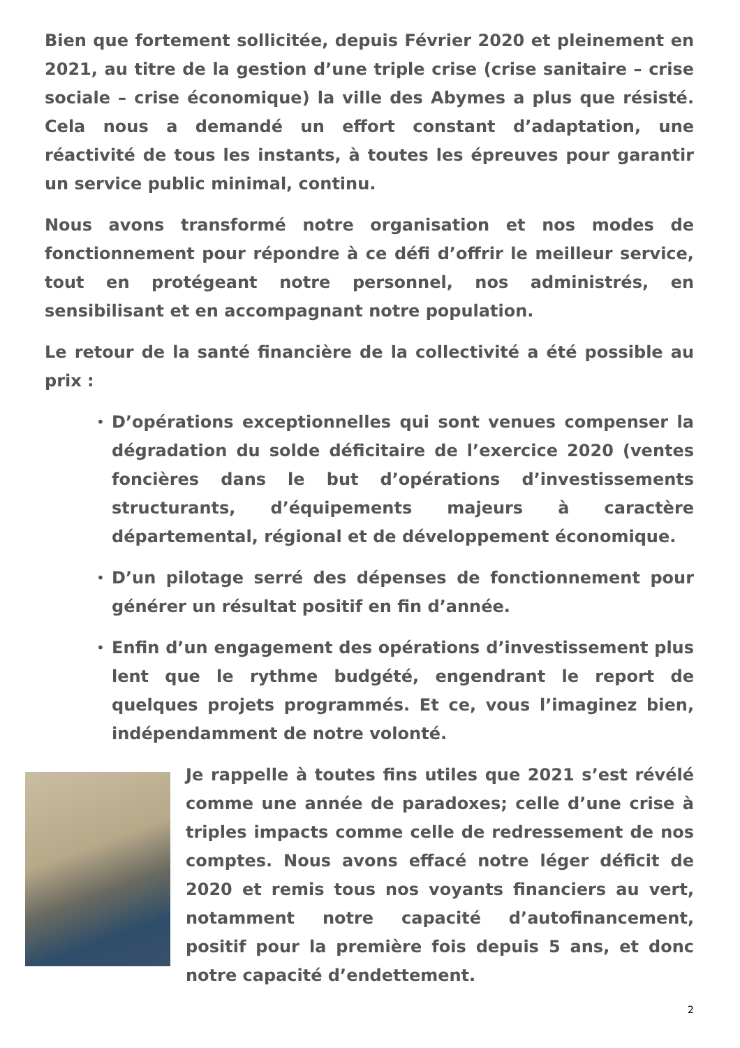Bien que fortement sollicitée, depuis Février 2020 et pleinement en 2021, au titre de la gestion d’une triple crise (crise sanitaire – crise sociale – crise économique) la ville des Abymes a plus que résisté. Cela nous a demandé un effort constant d’adaptation, une réactivité de tous les instants, à toutes les épreuves pour garantir un service public minimal, continu.
Nous avons transformé notre organisation et nos modes de fonctionnement pour répondre à ce défi d’offrir le meilleur service, tout en protégeant notre personnel, nos administrés, en sensibilisant et en accompagnant notre population.
Le retour de la santé financière de la collectivité a été possible au prix :
•
D’opérations exceptionnelles qui sont venues compenser la dégradation du solde déficitaire de l’exercice 2020 (ventes foncières dans le but d’opérations d’investissements structurants, d’équipements majeurs à caractère départemental, régional et de développement économique.
•
D’un pilotage serré des dépenses de fonctionnement pour générer un résultat positif en fin d’année.
•
Enfin d’un engagement des opérations d’investissement plus lent que le rythme budgété, engendrant le report de quelques projets programmés. Et ce, vous l’imaginez bien, indépendamment de notre volonté.
Je rappelle à toutes fins utiles que 2021 s’est révélé comme une année de paradoxes; celle d’une crise à triples impacts comme celle de redressement de nos comptes. Nous avons effacé notre léger déficit de 2020 et remis tous nos voyants financiers au vert, notamment notre capacité d’autofinancement, positif pour la première fois depuis 5 ans, et donc notre capacité d’endettement.
2